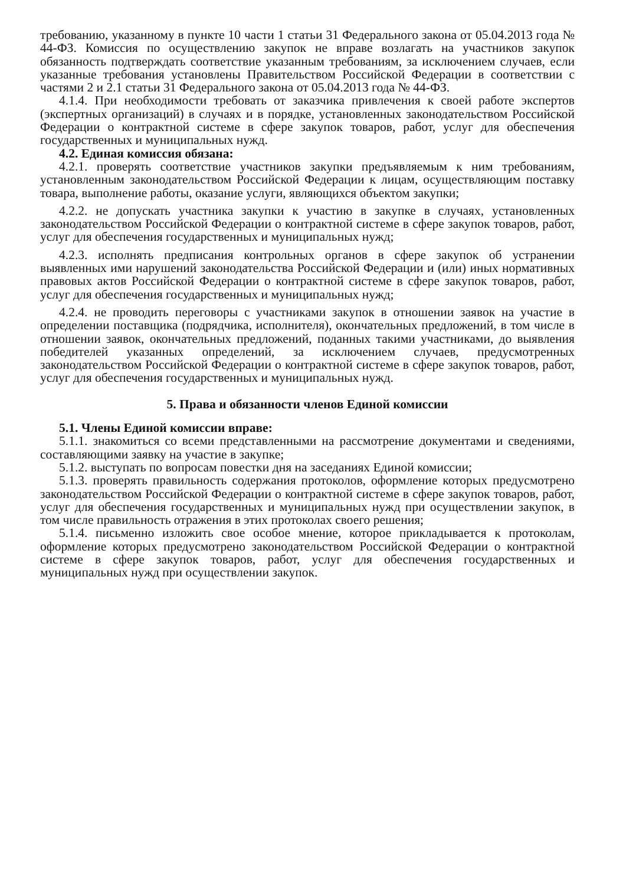требованию, указанному в пункте 10 части 1 статьи 31 Федерального закона от 05.04.2013 года № 44-ФЗ. Комиссия по осуществлению закупок не вправе возлагать на участников закупок обязанность подтверждать соответствие указанным требованиям, за исключением случаев, если указанные требования установлены Правительством Российской Федерации в соответствии с частями 2 и 2.1 статьи 31 Федерального закона от 05.04.2013 года № 44-ФЗ.
4.1.4. При необходимости требовать от заказчика привлечения к своей работе экспертов (экспертных организаций) в случаях и в порядке, установленных законодательством Российской Федерации о контрактной системе в сфере закупок товаров, работ, услуг для обеспечения государственных и муниципальных нужд.
4.2. Единая комиссия обязана:
4.2.1. проверять соответствие участников закупки предъявляемым к ним требованиям, установленным законодательством Российской Федерации к лицам, осуществляющим поставку товара, выполнение работы, оказание услуги, являющихся объектом закупки;
4.2.2. не допускать участника закупки к участию в закупке в случаях, установленных законодательством Российской Федерации о контрактной системе в сфере закупок товаров, работ, услуг для обеспечения государственных и муниципальных нужд;
4.2.3. исполнять предписания контрольных органов в сфере закупок об устранении выявленных ими нарушений законодательства Российской Федерации и (или) иных нормативных правовых актов Российской Федерации о контрактной системе в сфере закупок товаров, работ, услуг для обеспечения государственных и муниципальных нужд;
4.2.4. не проводить переговоры с участниками закупок в отношении заявок на участие в определении поставщика (подрядчика, исполнителя), окончательных предложений, в том числе в отношении заявок, окончательных предложений, поданных такими участниками, до выявления победителей указанных определений, за исключением случаев, предусмотренных законодательством Российской Федерации о контрактной системе в сфере закупок товаров, работ, услуг для обеспечения государственных и муниципальных нужд.
5. Права и обязанности членов Единой комиссии
5.1. Члены Единой комиссии вправе:
5.1.1. знакомиться со всеми представленными на рассмотрение документами и сведениями, составляющими заявку на участие в закупке;
5.1.2. выступать по вопросам повестки дня на заседаниях Единой комиссии;
5.1.3. проверять правильность содержания протоколов, оформление которых предусмотрено законодательством Российской Федерации о контрактной системе в сфере закупок товаров, работ, услуг для обеспечения государственных и муниципальных нужд при осуществлении закупок, в том числе правильность отражения в этих протоколах своего решения;
5.1.4. письменно изложить свое особое мнение, которое прикладывается к протоколам, оформление которых предусмотрено законодательством Российской Федерации о контрактной системе в сфере закупок товаров, работ, услуг для обеспечения государственных и муниципальных нужд при осуществлении закупок.